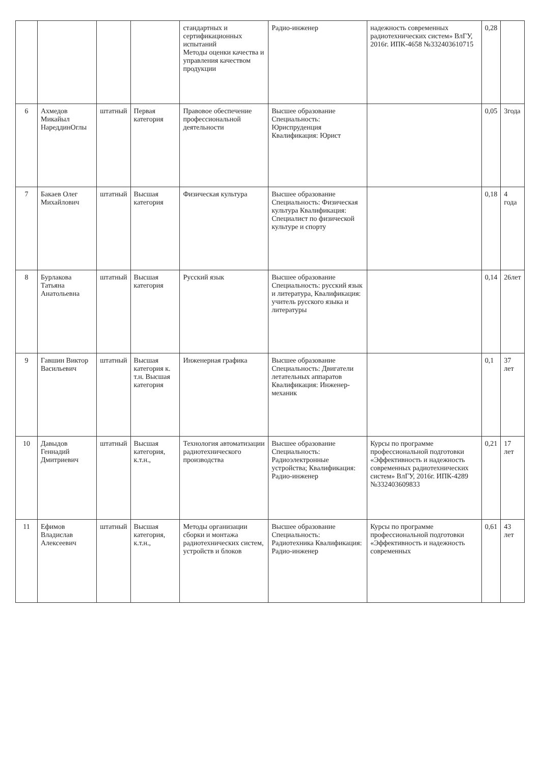| | | | | стандартных и сертификационных испытаний Методы оценки качества и управления качеством продукции | Радио-инженер | надежность современных радиотехнических систем» ВлГУ, 2016г. ИПК-4658 №332403610715 | 0,28 | |
| 6 | Ахмедов Микайыл НареддинОглы | штатный | Первая категория | Правовое обеспечение профессиональной деятельности | Высшее образование Специальность: Юриспруденция Квалификация: Юрист | | 0,05 | 3года |
| 7 | Бакаев Олег Михайлович | штатный | Высшая категория | Физическая культура | Высшее образование Специальность: Физическая культура Квалификация: Специалист по физической культуре и спорту | | 0,18 | 4 года |
| 8 | Бурлакова Татьяна Анатольевна | штатный | Высшая категория | Русский язык | Высшее образование Специальность: русский язык и литература, Квалификация: учитель русского языка и литературы | | 0,14 | 26лет |
| 9 | Гавшин Виктор Васильевич | штатный | Высшая категория к. т.н. Высшая категория | Инженерная графика | Высшее образование Специальность: Двигатели летательных аппаратов Квалификация: Инженер-механик | | 0,1 | 37 лет |
| 10 | Давыдов Геннадий Дмитриевич | штатный | Высшая категория, к.т.н., | Технология автоматизации радиотехнического производства | Высшее образование Специальность: Радиоэлектронные устройства; Квалификация: Радио-инженер | Курсы по программе профессиональной подготовки «Эффективность и надежность современных радиотехнических систем» ВлГУ, 2016г. ИПК-4289 №332403609833 | 0,21 | 17 лет |
| 11 | Ефимов Владислав Алексеевич | штатный | Высшая категория, к.т.н., | Методы организации сборки и монтажа радиотехнических систем, устройств и блоков | Высшее образование Специальность: Радиотехника Квалификация: Радио-инженер | Курсы по программе профессиональной подготовки «Эффективность и надежность современных | 0,61 | 43 лет |